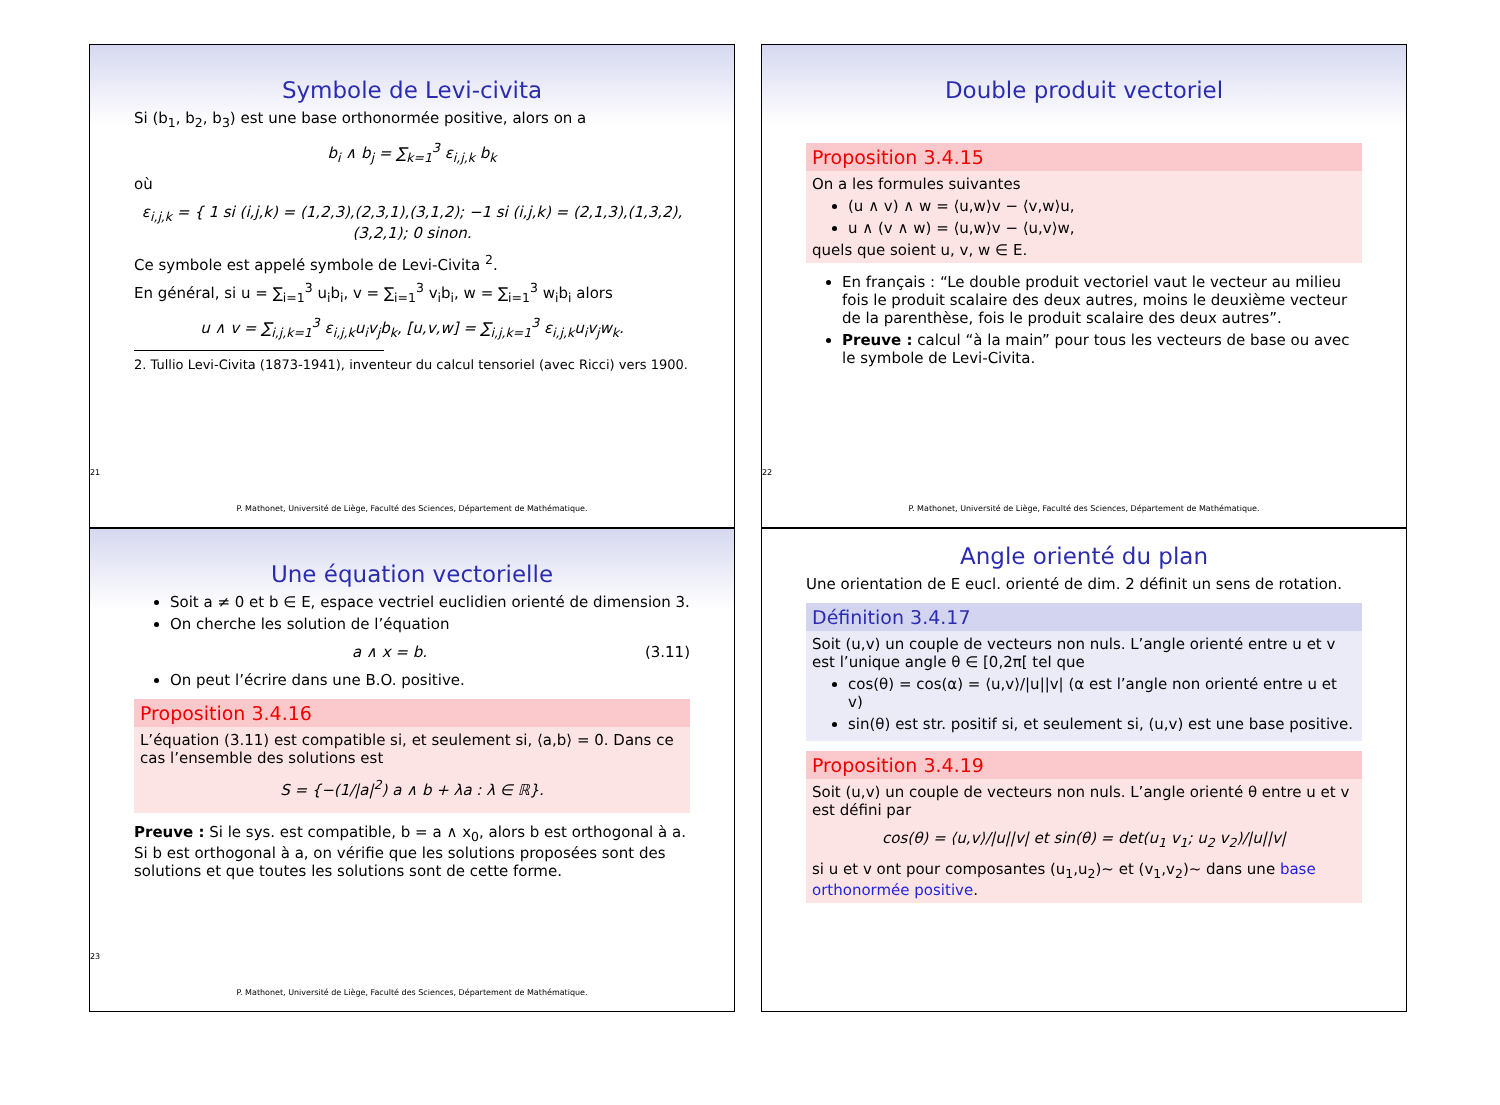Symbole de Levi-civita
Si (b<sub>1</sub>, b<sub>2</sub>, b<sub>3</sub>) est une base orthonormée positive, alors on a
b<sub>i</sub> ∧ b<sub>j</sub> = ∑<sub>k=1</sub><sup>3</sup> ε<sub>i,j,k</sub> b<sub>k</sub>
où
ε<sub>i,j,k</sub> = { 1 si (i,j,k) = (1,2,3),(2,3,1),(3,1,2); −1 si (i,j,k) = (2,1,3),(1,3,2),(3,2,1); 0 sinon.
Ce symbole est appelé symbole de Levi-Civita <sup>2</sup>.
En général, si u = ∑<sub>i=1</sub><sup>3</sup> u<sub>i</sub>b<sub>i</sub>, v = ∑<sub>i=1</sub><sup>3</sup> v<sub>i</sub>b<sub>i</sub>, w = ∑<sub>i=1</sub><sup>3</sup> w<sub>i</sub>b<sub>i</sub> alors
u ∧ v = ∑<sub>i,j,k=1</sub><sup>3</sup> ε<sub>i,j,k</sub>u<sub>i</sub>v<sub>j</sub>b<sub>k</sub>, [u,v,w] = ∑<sub>i,j,k=1</sub><sup>3</sup> ε<sub>i,j,k</sub>u<sub>i</sub>v<sub>j</sub>w<sub>k</sub>.
2. Tullio Levi-Civita (1873-1941), inventeur du calcul tensoriel (avec Ricci) vers 1900.
21
P. Mathonet, Université de Liège, Faculté des Sciences, Département de Mathématique.
Double produit vectoriel
Proposition 3.4.15
On a les formules suivantes
(u ∧ v) ∧ w = ⟨u,w⟩v − ⟨v,w⟩u,
u ∧ (v ∧ w) = ⟨u,w⟩v − ⟨u,v⟩w,
quels que soient u, v, w ∈ E.
En français : “Le double produit vectoriel vaut le vecteur au milieu fois le produit scalaire des deux autres, moins le deuxième vecteur de la parenthèse, fois le produit scalaire des deux autres”.
Preuve : calcul “à la main” pour tous les vecteurs de base ou avec le symbole de Levi-Civita.
22
P. Mathonet, Université de Liège, Faculté des Sciences, Département de Mathématique.
Une équation vectorielle
Soit a ≠ 0 et b ∈ E, espace vectriel euclidien orienté de dimension 3.
On cherche les solution de l’équation
a ∧ x = b. (3.11)
On peut l’écrire dans une B.O. positive.
Proposition 3.4.16
L’équation (3.11) est compatible si, et seulement si, ⟨a,b⟩ = 0. Dans ce cas l’ensemble des solutions est
S = {−(1/|a|<sup>2</sup>) a ∧ b + λa : λ ∈ ℝ}.
Preuve : Si le sys. est compatible, b = a ∧ x<sub>0</sub>, alors b est orthogonal à a. Si b est orthogonal à a, on vérifie que les solutions proposées sont des solutions et que toutes les solutions sont de cette forme.
23
P. Mathonet, Université de Liège, Faculté des Sciences, Département de Mathématique.
Angle orienté du plan
Une orientation de E eucl. orienté de dim. 2 définit un sens de rotation.
Définition 3.4.17
Soit (u,v) un couple de vecteurs non nuls. L’angle orienté entre u et v est l’unique angle θ ∈ [0,2π[ tel que
cos(θ) = cos(α) = ⟨u,v⟩/|u||v| (α est l’angle non orienté entre u et v)
sin(θ) est str. positif si, et seulement si, (u,v) est une base positive.
Proposition 3.4.19
Soit (u,v) un couple de vecteurs non nuls. L’angle orienté θ entre u et v est défini par
cos(θ) = ⟨u,v⟩/|u||v| et sin(θ) = det(u<sub>1</sub> v<sub>1</sub>; u<sub>2</sub> v<sub>2</sub>)/|u||v|
si u et v ont pour composantes (u<sub>1</sub>,u<sub>2</sub>)~ et (v<sub>1</sub>,v<sub>2</sub>)~ dans une base orthonormée positive.